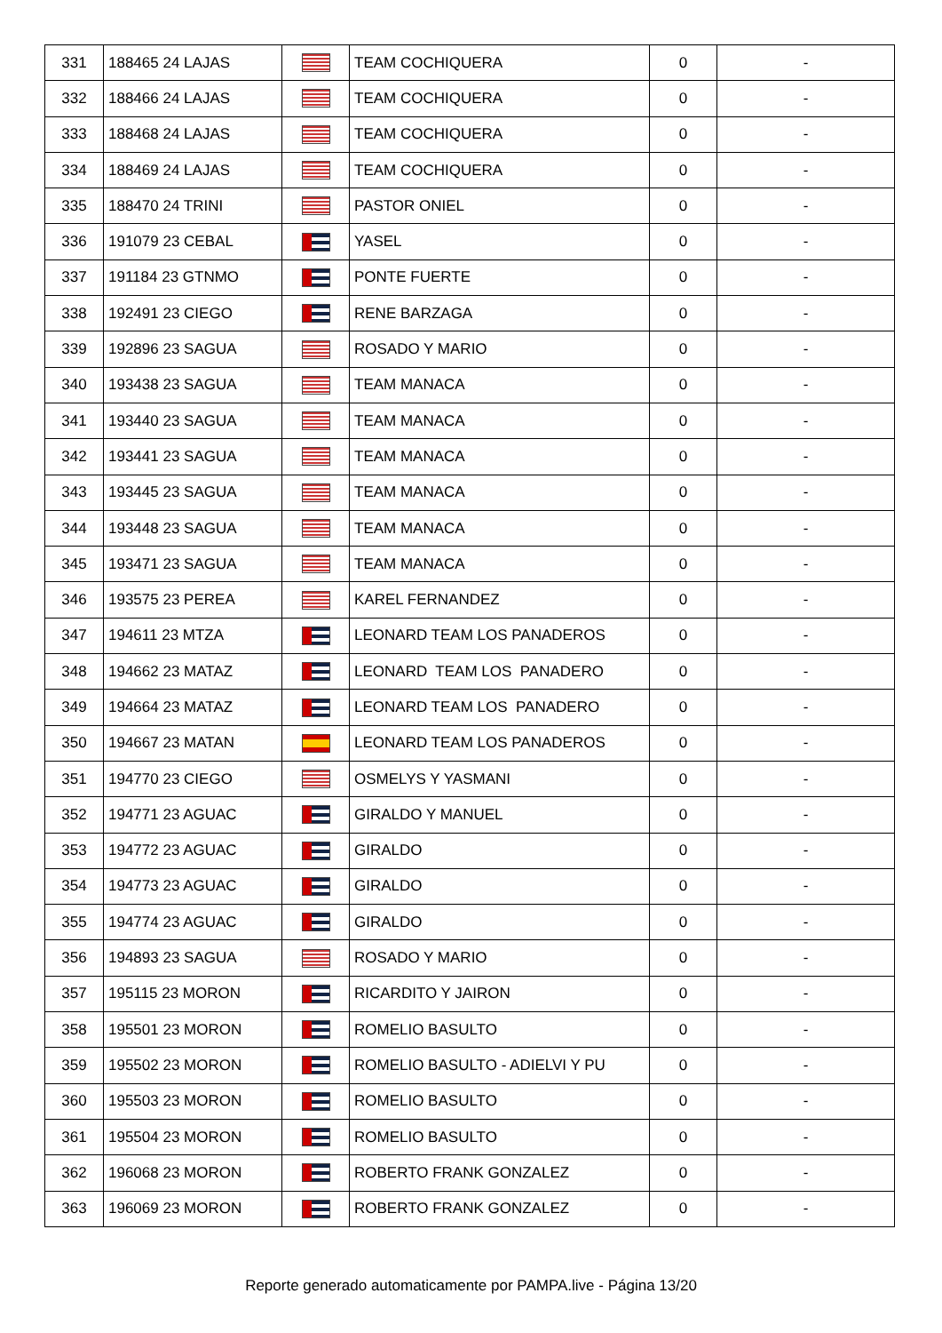| 331 | 188465 24 LAJAS | | TEAM COCHIQUERA | 0 | - |
| 332 | 188466 24 LAJAS | | TEAM COCHIQUERA | 0 | - |
| 333 | 188468 24 LAJAS | | TEAM COCHIQUERA | 0 | - |
| 334 | 188469 24 LAJAS | | TEAM COCHIQUERA | 0 | - |
| 335 | 188470 24 TRINI | | PASTOR ONIEL | 0 | - |
| 336 | 191079 23 CEBAL | | YASEL | 0 | - |
| 337 | 191184 23 GTNMO | | PONTE FUERTE | 0 | - |
| 338 | 192491 23 CIEGO | | RENE BARZAGA | 0 | - |
| 339 | 192896 23 SAGUA | | ROSADO Y MARIO | 0 | - |
| 340 | 193438 23 SAGUA | | TEAM MANACA | 0 | - |
| 341 | 193440 23 SAGUA | | TEAM MANACA | 0 | - |
| 342 | 193441 23 SAGUA | | TEAM MANACA | 0 | - |
| 343 | 193445 23 SAGUA | | TEAM MANACA | 0 | - |
| 344 | 193448 23 SAGUA | | TEAM MANACA | 0 | - |
| 345 | 193471 23 SAGUA | | TEAM MANACA | 0 | - |
| 346 | 193575 23 PEREA | | KAREL FERNANDEZ | 0 | - |
| 347 | 194611 23 MTZA | | LEONARD TEAM LOS PANADEROS | 0 | - |
| 348 | 194662 23 MATAZ | | LEONARD TEAM LOS PANADERO | 0 | - |
| 349 | 194664 23 MATAZ | | LEONARD TEAM LOS PANADERO | 0 | - |
| 350 | 194667 23 MATAN | | LEONARD TEAM LOS PANADEROS | 0 | - |
| 351 | 194770 23 CIEGO | | OSMELYS Y YASMANI | 0 | - |
| 352 | 194771 23 AGUAC | | GIRALDO Y MANUEL | 0 | - |
| 353 | 194772 23 AGUAC | | GIRALDO | 0 | - |
| 354 | 194773 23 AGUAC | | GIRALDO | 0 | - |
| 355 | 194774 23 AGUAC | | GIRALDO | 0 | - |
| 356 | 194893 23 SAGUA | | ROSADO Y MARIO | 0 | - |
| 357 | 195115 23 MORON | | RICARDITO Y JAIRON | 0 | - |
| 358 | 195501 23 MORON | | ROMELIO BASULTO | 0 | - |
| 359 | 195502 23 MORON | | ROMELIO BASULTO - ADIELVI Y PU | 0 | - |
| 360 | 195503 23 MORON | | ROMELIO BASULTO | 0 | - |
| 361 | 195504 23 MORON | | ROMELIO BASULTO | 0 | - |
| 362 | 196068 23 MORON | | ROBERTO FRANK GONZALEZ | 0 | - |
| 363 | 196069 23 MORON | | ROBERTO FRANK GONZALEZ | 0 | - |
Reporte generado automaticamente por PAMPA.live - Página 13/20